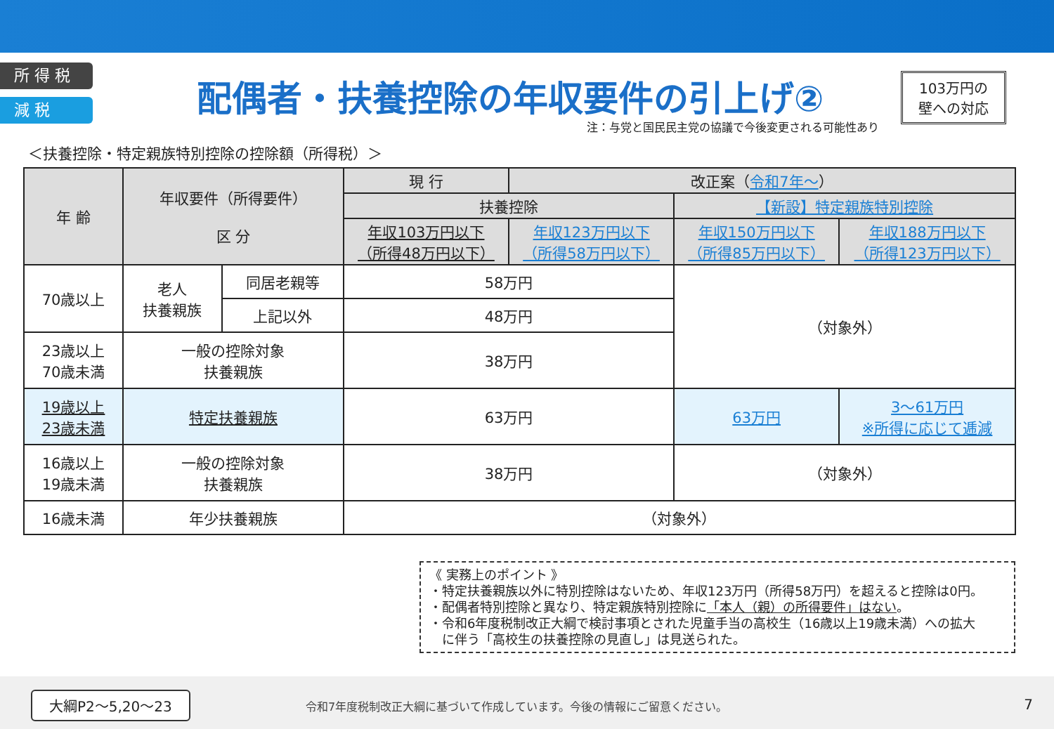所 得 税
減 税
配偶者・扶養控除の年収要件の引上げ②
103万円の
壁への対応
注：与党と国民民主党の協議で今後変更される可能性あり
＜扶養控除・特定親族特別控除の控除額（所得税）＞
| 年 齢 | 年収要件（所得要件） 区 分 | | 現 行 | 改正案（ 令和7年～ ） | | |
| --- | --- | --- | --- | --- | --- | --- |
| | | | 扶養控除 | | 【新設】特定親族特別控除 | |
| | | | 年収103万円以下 （所得48万円以下） | 年収123万円以下 （所得58万円以下） | 年収150万円以下 （所得85万円以下） | 年収188万円以下 （所得123万円以下） |
| 70歳以上 | 老人 扶養親族 | 同居老親等 | 58万円 | | （対象外） | |
| | | 上記以外 | 48万円 | | | |
| 23歳以上 70歳未満 | 一般の控除対象 扶養親族 | | 38万円 | | | |
| 19歳以上 23歳未満 | 特定扶養親族 | | 63万円 | | 63万円 | 3～61万円 ※所得に応じて逓減 |
| 16歳以上 19歳未満 | 一般の控除対象 扶養親族 | | 38万円 | | （対象外） | |
| 16歳未満 | 年少扶養親族 | | （対象外） | | | |
《 実務上のポイント 》
・特定扶養親族以外に特別控除はないため、年収123万円（所得58万円）を超えると控除は0円。
・配偶者特別控除と異なり、特定親族特別控除に「本人（親）の所得要件」はない。
・令和6年度税制改正大綱で検討事項とされた児童手当の高校生（16歳以上19歳未満）への拡大
　に伴う「高校生の扶養控除の見直し」は見送られた。
大綱P2～5,20～23
令和7年度税制改正大綱に基づいて作成しています。今後の情報にご留意ください。
7